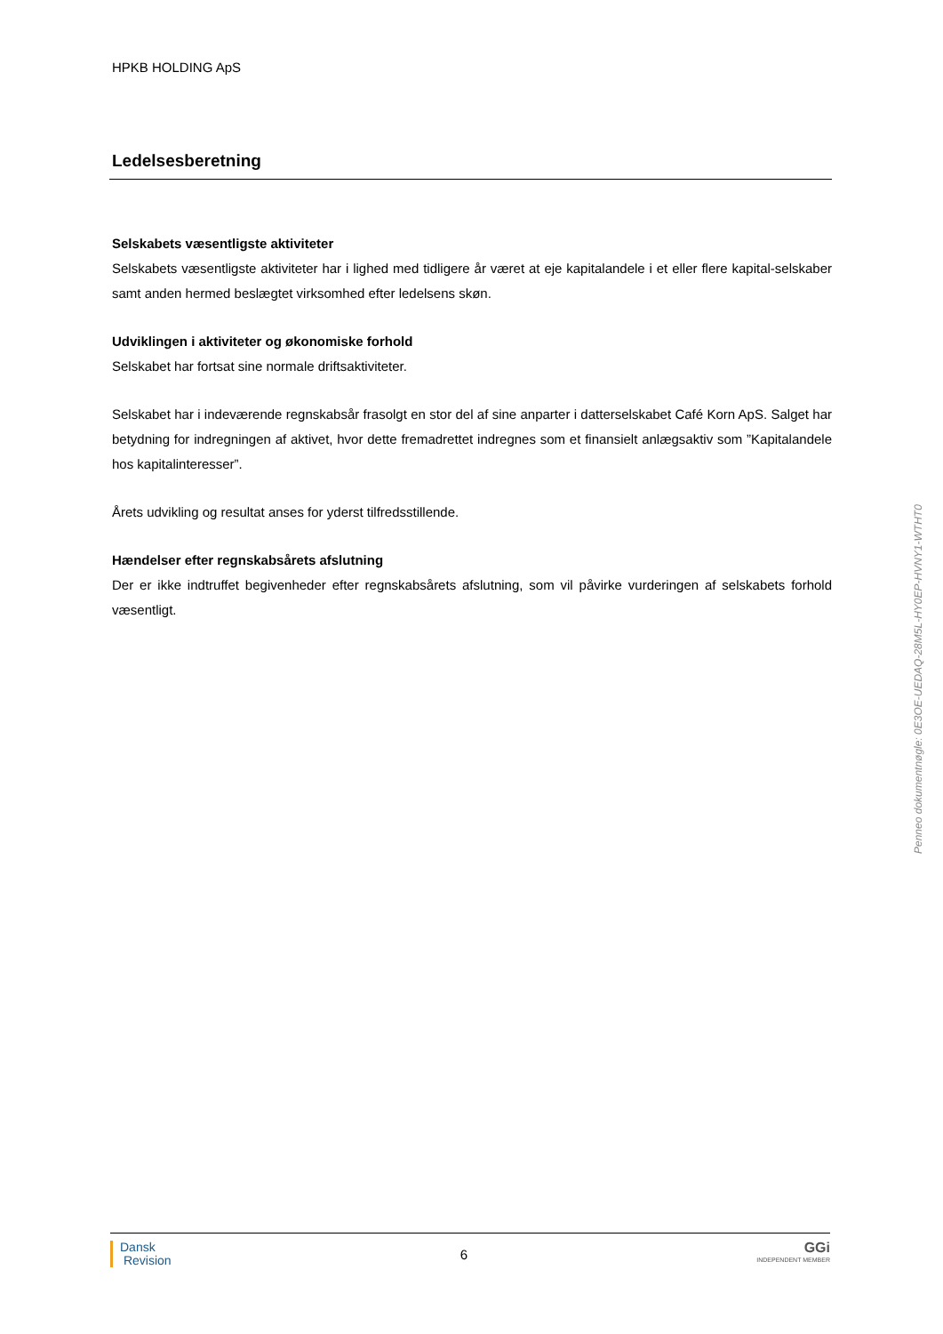HPKB HOLDING ApS
Ledelsesberetning
Selskabets væsentligste aktiviteter
Selskabets væsentligste aktiviteter har i lighed med tidligere år været at eje kapitalandele i et eller flere kapital-selskaber samt anden hermed beslægtet virksomhed efter ledelsens skøn.
Udviklingen i aktiviteter og økonomiske forhold
Selskabet har fortsat sine normale driftsaktiviteter.
Selskabet har i indeværende regnskabsår frasolgt en stor del af sine anparter i datterselskabet Café Korn ApS. Salget har betydning for indregningen af aktivet, hvor dette fremadrettet indregnes som et finansielt anlægsaktiv som ”Kapitalandele hos kapitalinteresser”.
Årets udvikling og resultat anses for yderst tilfredsstillende.
Hændelser efter regnskabsårets afslutning
Der er ikke indtruffet begivenheder efter regnskabsårets afslutning, som vil påvirke vurderingen af selskabets forhold væsentligt.
Penneo dokumentnøgle: 0E3OE-UEDAQ-28M5L-HY0EP-HVNY1-WTHT0
Dansk
Revision
6
GGi
INDEPENDENT MEMBER